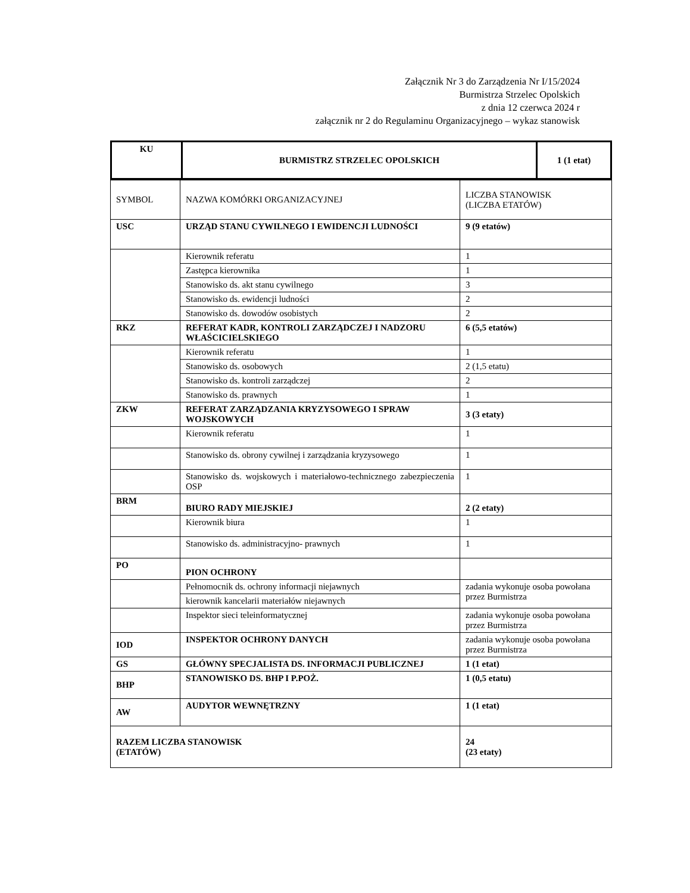Załącznik Nr 3 do Zarządzenia Nr I/15/2024
Burmistrza Strzelec Opolskich
z dnia 12 czerwca 2024 r
załącznik nr 2 do Regulaminu Organizacyjnego – wykaz stanowisk
| KU | BURMISTRZ STRZELEC OPOLSKICH | 1 (1 etat) |
| SYMBOL | NAZWA KOMÓRKI ORGANIZACYJNEJ | LICZBA STANOWISK (LICZBA ETATÓW) |
| USC | URZĄD STANU CYWILNEGO I EWIDENCJI LUDNOŚCI | 9 (9 etatów) |
| | Kierownik referatu | 1 |
| | Zastępca kierownika | 1 |
| | Stanowisko ds. akt stanu cywilnego | 3 |
| | Stanowisko ds. ewidencji ludności | 2 |
| | Stanowisko ds. dowodów osobistych | 2 |
| RKZ | REFERAT KADR, KONTROLI ZARZĄDCZEJ I NADZORU WŁAŚCICIELSKIEGO | 6 (5,5 etatów) |
| | Kierownik referatu | 1 |
| | Stanowisko ds. osobowych | 2 (1,5 etatu) |
| | Stanowisko ds. kontroli zarządczej | 2 |
| | Stanowisko ds. prawnych | 1 |
| ZKW | REFERAT ZARZĄDZANIA KRYZYSOWEGO I SPRAW WOJSKOWYCH | 3 (3 etaty) |
| | Kierownik referatu | 1 |
| | Stanowisko ds. obrony cywilnej i zarządzania kryzysowego | 1 |
| | Stanowisko ds. wojskowych i materiałowo-technicznego zabezpieczenia OSP | 1 |
| BRM | BIURO RADY MIEJSKIEJ | 2 (2 etaty) |
| | Kierownik biura | 1 |
| | Stanowisko ds. administracyjno- prawnych | 1 |
| PO | PION OCHRONY | |
| | Pełnomocnik ds. ochrony informacji niejawnych | zadania wykonuje osoba powołana przez Burmistrza |
| | kierownik kancelarii materiałów niejawnych | |
| | Inspektor sieci teleinformatycznej | zadania wykonuje osoba powołana przez Burmistrza |
| IOD | INSPEKTOR OCHRONY DANYCH | zadania wykonuje osoba powołana przez Burmistrza |
| GS | GŁÓWNY SPECJALISTA DS. INFORMACJI PUBLICZNEJ | 1 (1 etat) |
| BHP | STANOWISKO DS. BHP I P.POŻ. | 1 (0,5 etatu) |
| AW | AUDYTOR WEWNĘTRZNY | 1 (1 etat) |
| RAZEM LICZBA STANOWISK (ETATÓW) | | 24 (23 etaty) |